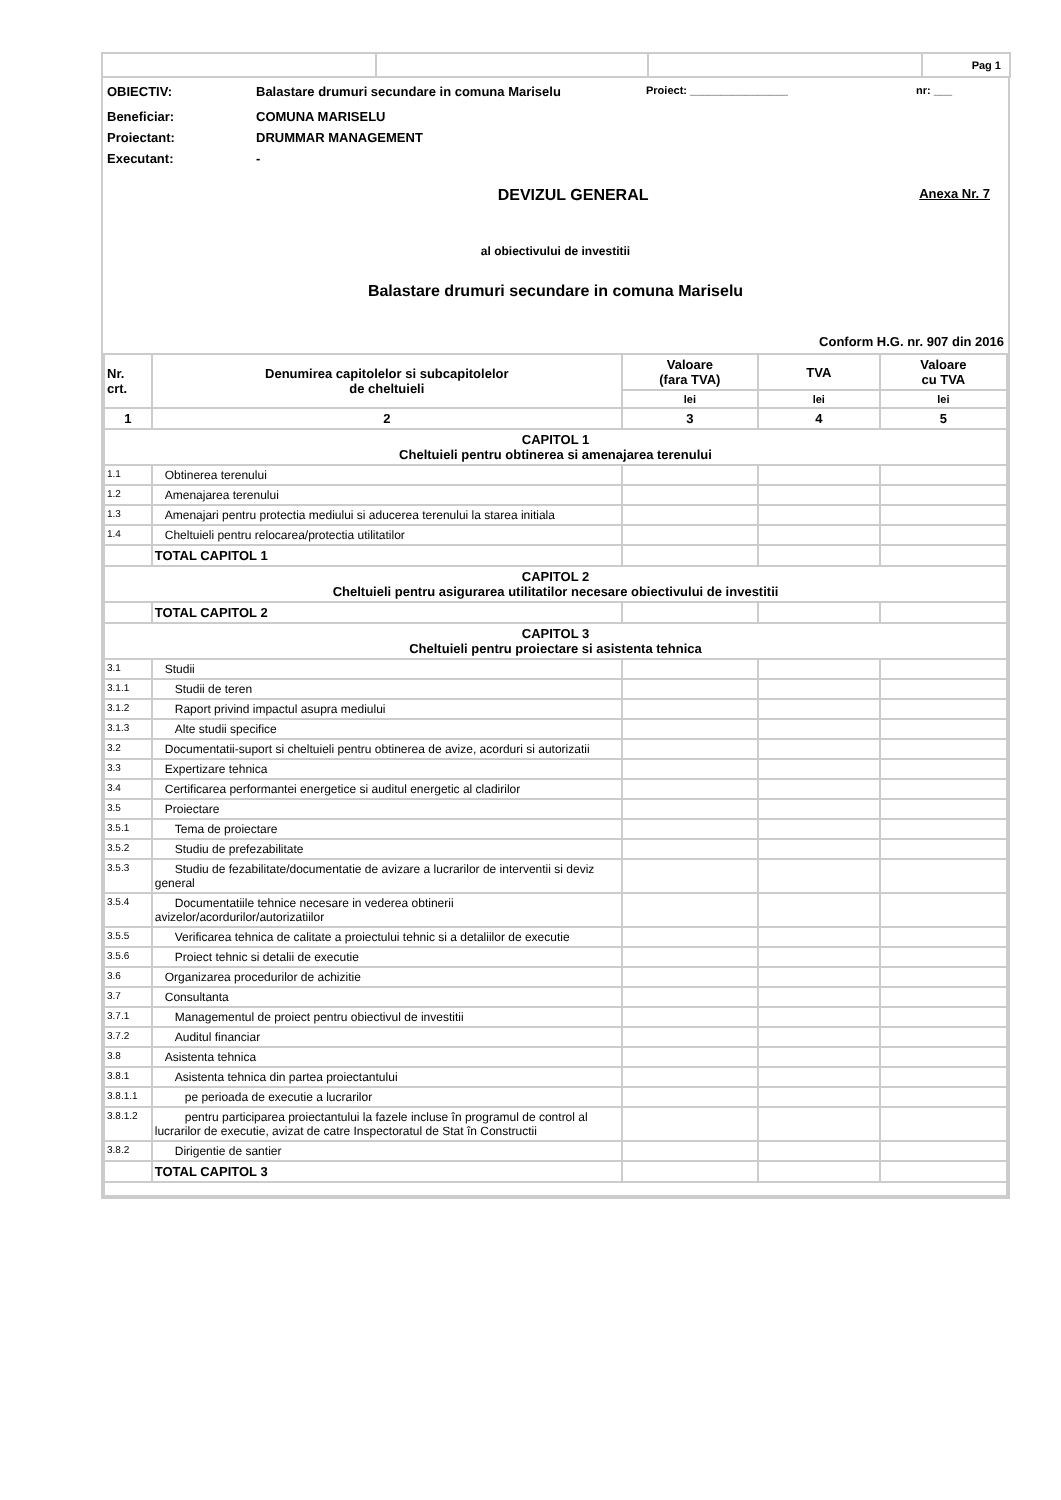| | | | Pag 1 |
OBIECTIV: Balastare drumuri secundare in comuna Mariselu Proiect: ________________ nr: ___
Beneficiar: COMUNA MARISELU
Proiectant: DRUMMAR MANAGEMENT
Executant: -
DEVIZUL GENERAL Anexa Nr. 7
al obiectivului de investitii
Balastare drumuri secundare in comuna Mariselu
Conform H.G. nr. 907 din 2016
| Nr. crt. | Denumirea capitolelor si subcapitolelor de cheltuieli | Valoare (fara TVA) | TVA | Valoare cu TVA |
| --- | --- | --- | --- | --- |
| | | lei | lei | lei |
| 1 | 2 | 3 | 4 | 5 |
| CAPITOL 1 Cheltuieli pentru obtinerea si amenajarea terenului | | | | |
| 1.1 | Obtinerea terenului | | | |
| 1.2 | Amenajarea terenului | | | |
| 1.3 | Amenajari pentru protectia mediului si aducerea terenului la starea initiala | | | |
| 1.4 | Cheltuieli pentru relocarea/protectia utilitatilor | | | |
| | TOTAL CAPITOL 1 | | | |
| CAPITOL 2 Cheltuieli pentru asigurarea utilitatilor necesare obiectivului de investitii | | | | |
| | TOTAL CAPITOL 2 | | | |
| CAPITOL 3 Cheltuieli pentru proiectare si asistenta tehnica | | | | |
| 3.1 | Studii | | | |
| 3.1.1 | Studii de teren | | | |
| 3.1.2 | Raport privind impactul asupra mediului | | | |
| 3.1.3 | Alte studii specifice | | | |
| 3.2 | Documentatii-suport si cheltuieli pentru obtinerea de avize, acorduri si autorizatii | | | |
| 3.3 | Expertizare tehnica | | | |
| 3.4 | Certificarea performantei energetice si auditul energetic al cladirilor | | | |
| 3.5 | Proiectare | | | |
| 3.5.1 | Tema de proiectare | | | |
| 3.5.2 | Studiu de prefezabilitate | | | |
| 3.5.3 | Studiu de fezabilitate/documentatie de avizare a lucrarilor de interventii si deviz general | | | |
| 3.5.4 | Documentatiile tehnice necesare in vederea obtinerii avizelor/acordurilor/autorizatiilor | | | |
| 3.5.5 | Verificarea tehnica de calitate a proiectului tehnic si a detaliilor de executie | | | |
| 3.5.6 | Proiect tehnic si detalii de executie | | | |
| 3.6 | Organizarea procedurilor de achizitie | | | |
| 3.7 | Consultanta | | | |
| 3.7.1 | Managementul de proiect pentru obiectivul de investitii | | | |
| 3.7.2 | Auditul financiar | | | |
| 3.8 | Asistenta tehnica | | | |
| 3.8.1 | Asistenta tehnica din partea proiectantului | | | |
| 3.8.1.1 | pe perioada de executie a lucrarilor | | | |
| 3.8.1.2 | pentru participarea proiectantului la fazele incluse în programul de control al lucrarilor de executie, avizat de catre Inspectoratul de Stat în Constructii | | | |
| 3.8.2 | Dirigentie de santier | | | |
| | TOTAL CAPITOL 3 | | | |